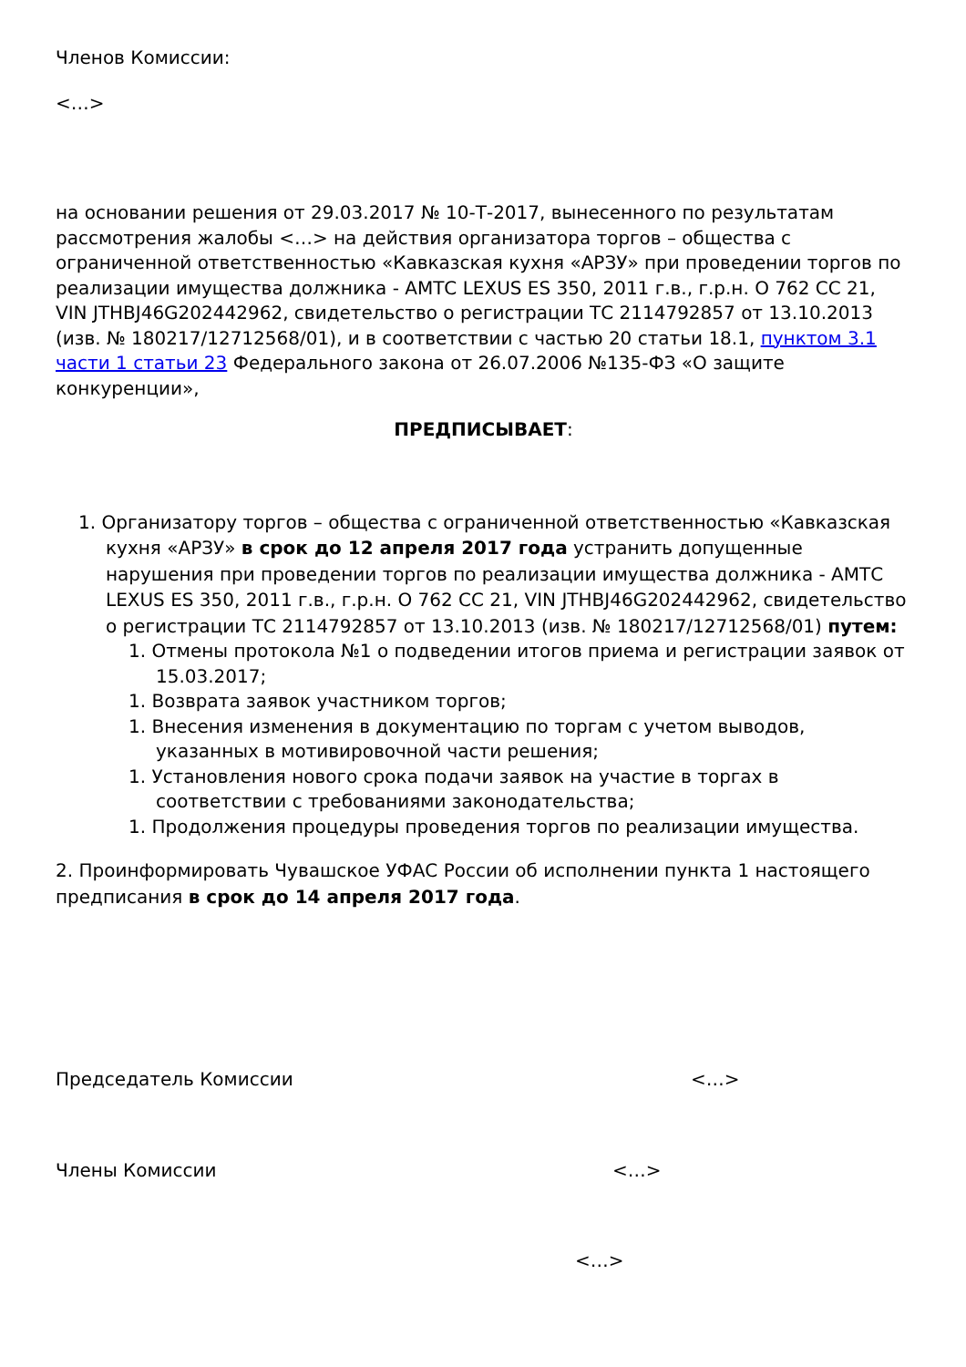Членов Комиссии:
<…>
на основании решения от 29.03.2017 № 10-Т-2017, вынесенного по результатам рассмотрения жалобы <…> на действия организатора торгов – общества с ограниченной ответственностью «Кавказская кухня «АРЗУ» при проведении торгов по реализации имущества должника - АМТС LEXUS ES 350, 2011 г.в., г.р.н. О 762 СС 21, VIN JTHBJ46G202442962, свидетельство о регистрации ТС 2114792857 от 13.10.2013 (изв. № 180217/12712568/01), и в соответствии с частью 20 статьи 18.1, пунктом 3.1 части 1 статьи 23 Федерального закона от 26.07.2006 №135-ФЗ «О защите конкуренции»,
ПРЕДПИСЫВАЕТ:
1. Организатору торгов – общества с ограниченной ответственностью «Кавказская кухня «АРЗУ» в срок до 12 апреля 2017 года устранить допущенные нарушения при проведении торгов по реализации имущества должника - АМТС LEXUS ES 350, 2011 г.в., г.р.н. О 762 СС 21, VIN JTHBJ46G202442962, свидетельство о регистрации ТС 2114792857 от 13.10.2013 (изв. № 180217/12712568/01) путем:
1. Отмены протокола №1 о подведении итогов приема и регистрации заявок от 15.03.2017;
1. Возврата заявок участником торгов;
1. Внесения изменения в документацию по торгам с учетом выводов, указанных в мотивировочной части решения;
1. Установления нового срока подачи заявок на участие в торгах в соответствии с требованиями законодательства;
1. Продолжения процедуры проведения торгов по реализации имущества.
2. Проинформировать Чувашское УФАС России об исполнении пункта 1 настоящего предписания в срок до 14 апреля 2017 года.
Председатель Комиссии <…>
Члены Комиссии <…>
<…>